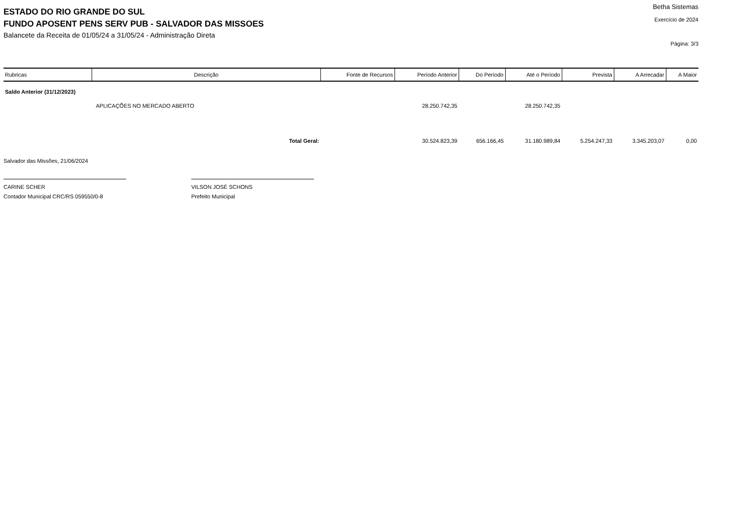ESTADO DO RIO GRANDE DO SUL
FUNDO APOSENT PENS SERV PUB - SALVADOR DAS MISSOES
Balancete da Receita de 01/05/24 a 31/05/24 - Administração Direta
Betha Sistemas
Exercício de 2024
Página: 3/3
| Rubricas | Descrição | Fonte de Recursos | Período Anterior | Do Período | Até o Período | Prevista | A Arrecadar | A Maior |
| --- | --- | --- | --- | --- | --- | --- | --- | --- |
| Saldo Anterior (31/12/2023) | | | | | | | | |
| | APLICAÇÕES NO MERCADO ABERTO | | 28.250.742,35 | | 28.250.742,35 | | | |
| Total Geral: | | | 30.524.823,39 | 656.166,45 | 31.180.989,84 | 5.254.247,33 | 3.345.203,07 | 0,00 |
Salvador das Missões, 21/06/2024
CARINE SCHER
Contador Municipal CRC/RS 059550/0-8
VILSON JOSÉ SCHONS
Prefeito Municipal